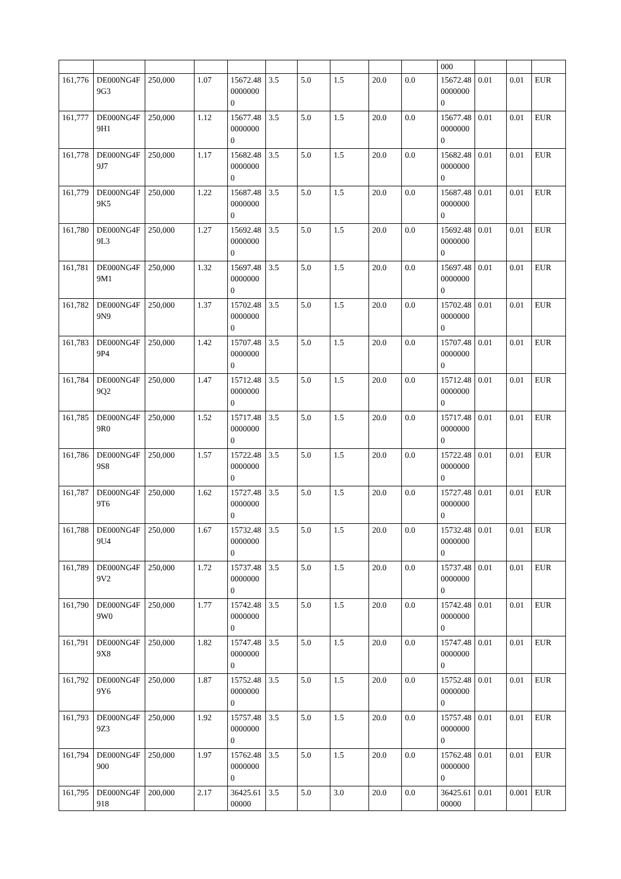| | | | | | | | | | | 000 | | | |
| 161,776 | DE000NG4F9G3 | 250,000 | 1.07 | 15672.4800000000 | 3.5 | 5.0 | 1.5 | 20.0 | 0.0 | 15672.4800000000 | 0.01 | 0.01 | EUR |
| 161,777 | DE000NG4F9H1 | 250,000 | 1.12 | 15677.4800000000 | 3.5 | 5.0 | 1.5 | 20.0 | 0.0 | 15677.4800000000 | 0.01 | 0.01 | EUR |
| 161,778 | DE000NG4F9J7 | 250,000 | 1.17 | 15682.4800000000 | 3.5 | 5.0 | 1.5 | 20.0 | 0.0 | 15682.4800000000 | 0.01 | 0.01 | EUR |
| 161,779 | DE000NG4F9K5 | 250,000 | 1.22 | 15687.4800000000 | 3.5 | 5.0 | 1.5 | 20.0 | 0.0 | 15687.4800000000 | 0.01 | 0.01 | EUR |
| 161,780 | DE000NG4F9L3 | 250,000 | 1.27 | 15692.4800000000 | 3.5 | 5.0 | 1.5 | 20.0 | 0.0 | 15692.4800000000 | 0.01 | 0.01 | EUR |
| 161,781 | DE000NG4F9M1 | 250,000 | 1.32 | 15697.4800000000 | 3.5 | 5.0 | 1.5 | 20.0 | 0.0 | 15697.4800000000 | 0.01 | 0.01 | EUR |
| 161,782 | DE000NG4F9N9 | 250,000 | 1.37 | 15702.4800000000 | 3.5 | 5.0 | 1.5 | 20.0 | 0.0 | 15702.4800000000 | 0.01 | 0.01 | EUR |
| 161,783 | DE000NG4F9P4 | 250,000 | 1.42 | 15707.4800000000 | 3.5 | 5.0 | 1.5 | 20.0 | 0.0 | 15707.4800000000 | 0.01 | 0.01 | EUR |
| 161,784 | DE000NG4F9Q2 | 250,000 | 1.47 | 15712.4800000000 | 3.5 | 5.0 | 1.5 | 20.0 | 0.0 | 15712.4800000000 | 0.01 | 0.01 | EUR |
| 161,785 | DE000NG4F9R0 | 250,000 | 1.52 | 15717.4800000000 | 3.5 | 5.0 | 1.5 | 20.0 | 0.0 | 15717.4800000000 | 0.01 | 0.01 | EUR |
| 161,786 | DE000NG4F9S8 | 250,000 | 1.57 | 15722.4800000000 | 3.5 | 5.0 | 1.5 | 20.0 | 0.0 | 15722.4800000000 | 0.01 | 0.01 | EUR |
| 161,787 | DE000NG4F9T6 | 250,000 | 1.62 | 15727.4800000000 | 3.5 | 5.0 | 1.5 | 20.0 | 0.0 | 15727.4800000000 | 0.01 | 0.01 | EUR |
| 161,788 | DE000NG4F9U4 | 250,000 | 1.67 | 15732.4800000000 | 3.5 | 5.0 | 1.5 | 20.0 | 0.0 | 15732.4800000000 | 0.01 | 0.01 | EUR |
| 161,789 | DE000NG4F9V2 | 250,000 | 1.72 | 15737.4800000000 | 3.5 | 5.0 | 1.5 | 20.0 | 0.0 | 15737.4800000000 | 0.01 | 0.01 | EUR |
| 161,790 | DE000NG4F9W0 | 250,000 | 1.77 | 15742.4800000000 | 3.5 | 5.0 | 1.5 | 20.0 | 0.0 | 15742.4800000000 | 0.01 | 0.01 | EUR |
| 161,791 | DE000NG4F9X8 | 250,000 | 1.82 | 15747.4800000000 | 3.5 | 5.0 | 1.5 | 20.0 | 0.0 | 15747.4800000000 | 0.01 | 0.01 | EUR |
| 161,792 | DE000NG4F9Y6 | 250,000 | 1.87 | 15752.4800000000 | 3.5 | 5.0 | 1.5 | 20.0 | 0.0 | 15752.4800000000 | 0.01 | 0.01 | EUR |
| 161,793 | DE000NG4F9Z3 | 250,000 | 1.92 | 15757.4800000000 | 3.5 | 5.0 | 1.5 | 20.0 | 0.0 | 15757.4800000000 | 0.01 | 0.01 | EUR |
| 161,794 | DE000NG4F900 | 250,000 | 1.97 | 15762.4800000000 | 3.5 | 5.0 | 1.5 | 20.0 | 0.0 | 15762.4800000000 | 0.01 | 0.01 | EUR |
| 161,795 | DE000NG4F918 | 200,000 | 2.17 | 36425.6100000 | 3.5 | 5.0 | 3.0 | 20.0 | 0.0 | 36425.6100000 | 0.01 | 0.001 | EUR |